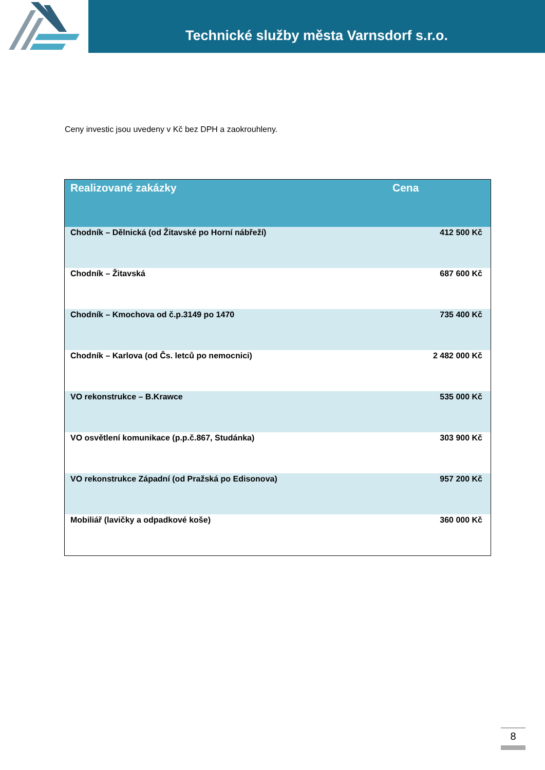Technické služby města Varnsdorf s.r.o.
Ceny investic jsou uvedeny v Kč bez DPH a zaokrouhleny.
| Realizované zakázky | Cena |
| --- | --- |
| Chodník – Dělnická (od Žitavské po Horní nábřeží) | 412 500 Kč |
| Chodník – Žitavská | 687 600 Kč |
| Chodník – Kmochova od č.p.3149 po 1470 | 735 400 Kč |
| Chodník – Karlova (od Čs. letců po nemocnici) | 2 482 000 Kč |
| VO rekonstrukce – B.Krawce | 535 000 Kč |
| VO osvětlení komunikace (p.p.č.867, Studánka) | 303 900 Kč |
| VO rekonstrukce Západní (od Pražská po Edisonova) | 957 200 Kč |
| Mobiliář (lavičky a odpadkové koše) | 360 000 Kč |
8